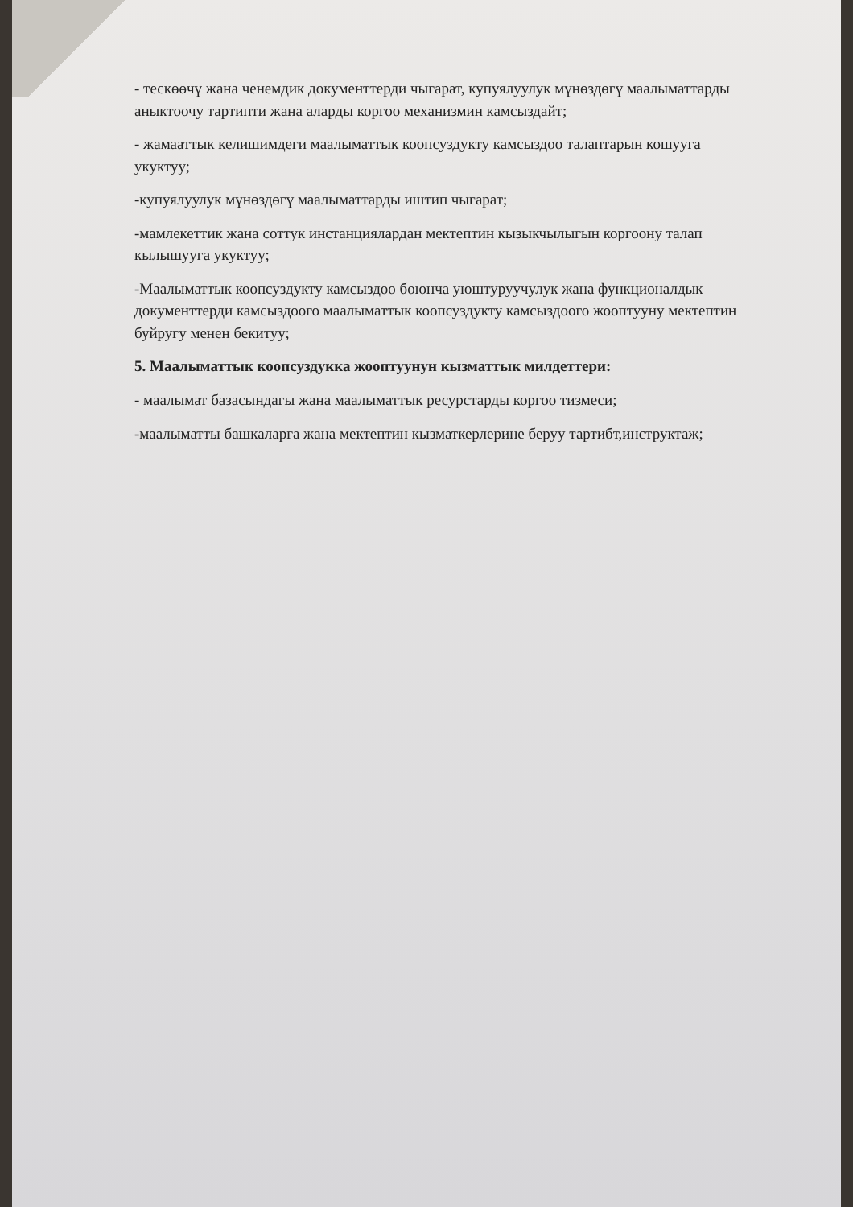- тескөөчү жана ченемдик документтерди чыгарат, купуялуулук мүнөздөгү маалыматтарды аныктоочу тартипти жана аларды коргоо механизмин камсыздайт;
- жамааттык келишимдеги маалыматтык коопсуздукту камсыздоо талаптарын кошууга укуктуу;
-купуялуулук мүнөздөгү маалыматтарды иштип чыгарат;
-мамлекеттик жана соттук инстанциялардан мектептин кызыкчылыгын коргоону талап кылышууга укуктуу;
-Маалыматтык коопсуздукту камсыздоо боюнча уюштуруучулук жана функционалдык документтерди камсыздоого маалыматтык коопсуздукту камсыздоого жооптууну мектептин буйругу менен бекитуу;
5. Маалыматтык коопсуздукка жооптуунун кызматтык милдеттери:
- маалымат базасындагы жана маалыматтык ресурстарды коргоо тизмеси;
-маалыматты башкаларга жана мектептин кызматкерлерине беруу тартибт,инструктаж;